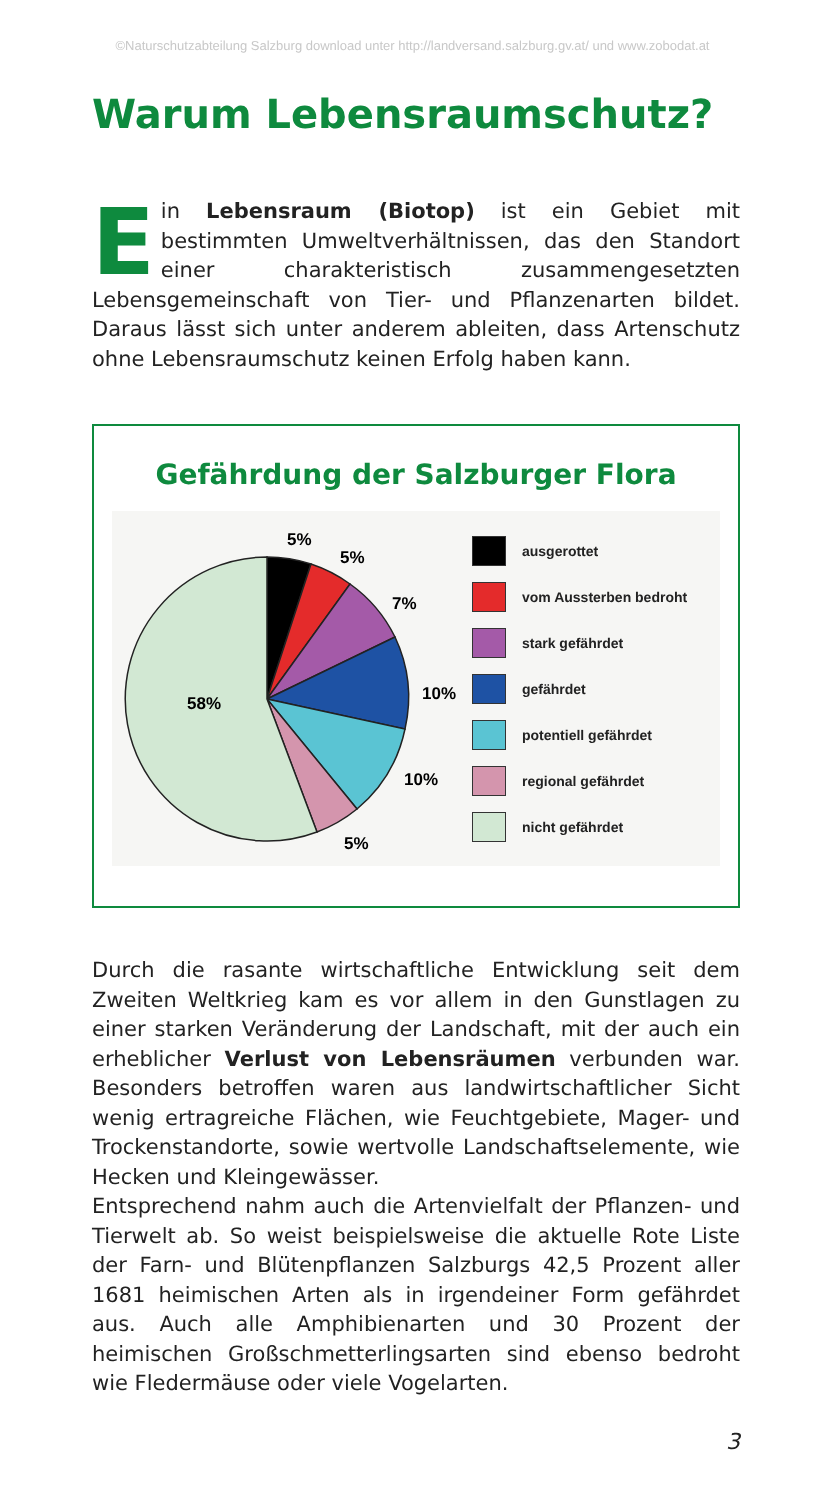©Naturschutzabteilung Salzburg download unter http://landversand.salzburg.gv.at/ und www.zobodat.at
Warum Lebensraumschutz?
Ein Lebensraum (Biotop) ist ein Gebiet mit bestimmten Umweltverhältnissen, das den Standort einer charakteristisch zusammengesetzten Lebensgemeinschaft von Tier- und Pflanzenarten bildet. Daraus lässt sich unter anderem ableiten, dass Artenschutz ohne Lebensraumschutz keinen Erfolg haben kann.
Gefährdung der Salzburger Flora
5%
5%
7%
10%
10%
5%
58%
ausgerottet
vom Aussterben bedroht
stark gefährdet
gefährdet
potentiell gefährdet
regional gefährdet
nicht gefährdet
Durch die rasante wirtschaftliche Entwicklung seit dem Zweiten Weltkrieg kam es vor allem in den Gunstlagen zu einer starken Veränderung der Landschaft, mit der auch ein erheblicher Verlust von Lebensräumen verbunden war. Besonders betroffen waren aus landwirtschaftlicher Sicht wenig ertragreiche Flächen, wie Feuchtgebiete, Mager- und Trockenstandorte, sowie wertvolle Landschaftselemente, wie Hecken und Kleingewässer.
Entsprechend nahm auch die Artenvielfalt der Pflanzen- und Tierwelt ab. So weist beispielsweise die aktuelle Rote Liste der Farn- und Blütenpflanzen Salzburgs 42,5 Prozent aller 1681 heimischen Arten als in irgendeiner Form gefährdet aus. Auch alle Amphibienarten und 30 Prozent der heimischen Großschmetterlingsarten sind ebenso bedroht wie Fledermäuse oder viele Vogelarten.
3